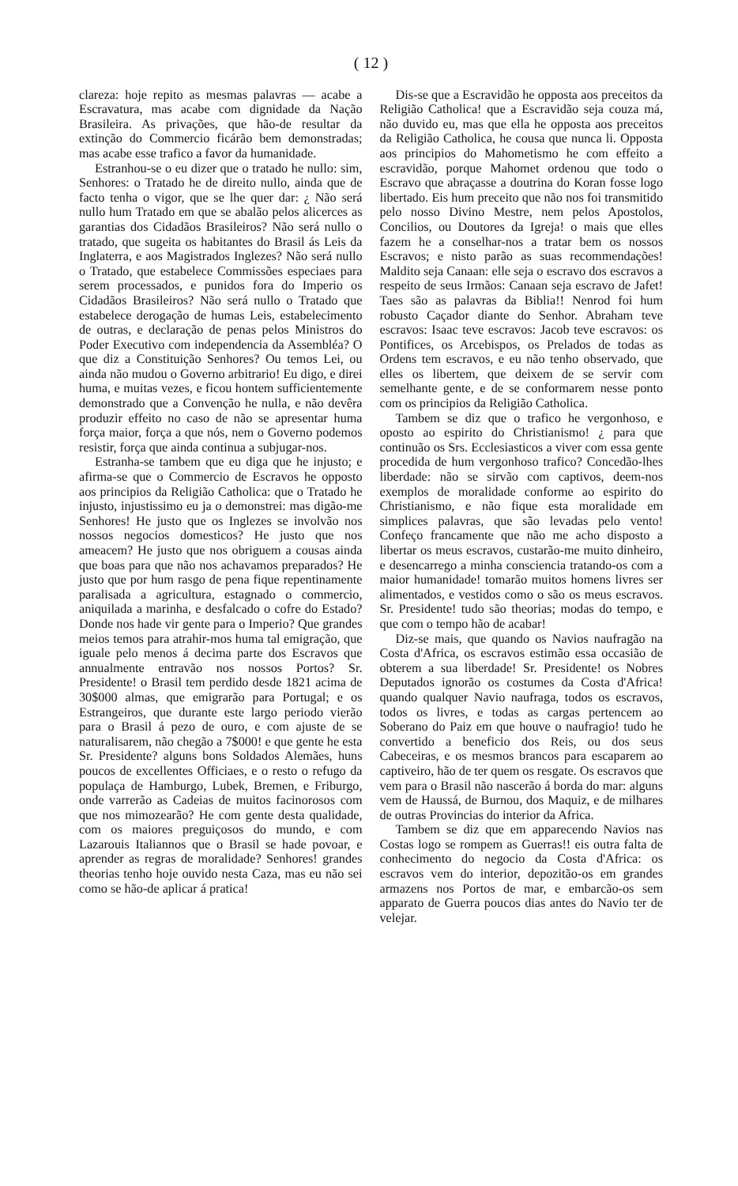( 12 )
clareza: hoje repito as mesmas palavras — acabe a Escravatura, mas acabe com dignidade da Nação Brasileira. As privações, que hão-de resultar da extinção do Commercio ficárão bem demonstradas; mas acabe esse trafico a favor da humanidade.
Estranhou-se o eu dizer que o tratado he nullo: sim, Senhores: o Tratado he de direito nullo, ainda que de facto tenha o vigor, que se lhe quer dar: ¿ Não será nullo hum Tratado em que se abalão pelos alicerces as garantias dos Cidadãos Brasileiros? Não será nullo o tratado, que sugeita os habitantes do Brasil ás Leis da Inglaterra, e aos Magistrados Inglezes? Não será nullo o Tratado, que estabelece Commissões especiaes para serem processados, e punidos fora do Imperio os Cidadãos Brasileiros? Não será nullo o Tratado que estabelece derogação de humas Leis, estabelecimento de outras, e declaração de penas pelos Ministros do Poder Executivo com independencia da Assembléa? O que diz a Constituição Senhores? Ou temos Lei, ou ainda não mudou o Governo arbitrario! Eu digo, e direi huma, e muitas vezes, e ficou hontem sufficientemente demonstrado que a Convenção he nulla, e não devêra produzir effeito no caso de não se apresentar huma força maior, força a que nós, nem o Governo podemos resistir, força que ainda continua a subjugar-nos.
Estranha-se tambem que eu diga que he injusto; e afirma-se que o Commercio de Escravos he opposto aos principios da Religião Catholica: que o Tratado he injusto, injustissimo eu ja o demonstrei: mas digão-me Senhores! He justo que os Inglezes se involvão nos nossos negocios domesticos? He justo que nos ameacem? He justo que nos obriguem a cousas ainda que boas para que não nos achavamos preparados? He justo que por hum rasgo de pena fique repentinamente paralisada a agricultura, estagnado o commercio, aniquilada a marinha, e desfalcado o cofre do Estado? Donde nos hade vir gente para o Imperio? Que grandes meios temos para atrahir-mos huma tal emigração, que iguale pelo menos á decima parte dos Escravos que annualmente entravão nos nossos Portos? Sr. Presidente! o Brasil tem perdido desde 1821 acima de 30$000 almas, que emigrarão para Portugal; e os Estrangeiros, que durante este largo periodo vierão para o Brasil á pezo de ouro, e com ajuste de se naturalisarem, não chegão a 7$000! e que gente he esta Sr. Presidente? alguns bons Soldados Alemães, huns poucos de excellentes Officiaes, e o resto o refugo da populaça de Hamburgo, Lubek, Bremen, e Friburgo, onde varrerão as Cadeias de muitos facinorosos com que nos mimozearão? He com gente desta qualidade, com os maiores preguiçosos do mundo, e com Lazarouis Italiannos que o Brasil se hade povoar, e aprender as regras de moralidade? Senhores! grandes theorias tenho hoje ouvido nesta Caza, mas eu não sei como se hão-de aplicar á pratica!
Dis-se que a Escravidão he opposta aos preceitos da Religião Catholica! que a Escravidão seja couza má, não duvido eu, mas que ella he opposta aos preceitos da Religião Catholica, he cousa que nunca li. Opposta aos principios do Mahometismo he com effeito a escravidão, porque Mahomet ordenou que todo o Escravo que abraçasse a doutrina do Koran fosse logo libertado. Eis hum preceito que não nos foi transmitido pelo nosso Divino Mestre, nem pelos Apostolos, Concilios, ou Doutores da Igreja! o mais que elles fazem he a conselhar-nos a tratar bem os nossos Escravos; e nisto parão as suas recommendações! Maldito seja Canaan: elle seja o escravo dos escravos a respeito de seus Irmãos: Canaan seja escravo de Jafet! Taes são as palavras da Biblia!! Nenrod foi hum robusto Caçador diante do Senhor. Abraham teve escravos: Isaac teve escravos: Jacob teve escravos: os Pontifices, os Arcebispos, os Prelados de todas as Ordens tem escravos, e eu não tenho observado, que elles os libertem, que deixem de se servir com semelhante gente, e de se conformarem nesse ponto com os principios da Religião Catholica.
Tambem se diz que o trafico he vergonhoso, e oposto ao espirito do Christianismo! ¿ para que continuão os Srs. Ecclesiasticos a viver com essa gente procedida de hum vergonhoso trafico? Concedão-lhes liberdade: não se sirvão com captivos, deem-nos exemplos de moralidade conforme ao espirito do Christianismo, e não fique esta moralidade em simplices palavras, que são levadas pelo vento! Confeço francamente que não me acho disposto a libertar os meus escravos, custarão-me muito dinheiro, e desencarrego a minha consciencia tratando-os com a maior humanidade! tomarão muitos homens livres ser alimentados, e vestidos como o são os meus escravos. Sr. Presidente! tudo são theorias; modas do tempo, e que com o tempo hão de acabar!
Diz-se mais, que quando os Navios naufragão na Costa d'Africa, os escravos estimão essa occasião de obterem a sua liberdade! Sr. Presidente! os Nobres Deputados ignorão os costumes da Costa d'Africa! quando qualquer Navio naufraga, todos os escravos, todos os livres, e todas as cargas pertencem ao Soberano do Paiz em que houve o naufragio! tudo he convertido a beneficio dos Reis, ou dos seus Cabeceiras, e os mesmos brancos para escaparem ao captiveiro, hão de ter quem os resgate. Os escravos que vem para o Brasil não nascerão á borda do mar: alguns vem de Haussá, de Burnou, dos Maquiz, e de milhares de outras Provincias do interior da Africa.
Tambem se diz que em apparecendo Navios nas Costas logo se rompem as Guerras!! eis outra falta de conhecimento do negocio da Costa d'Africa: os escravos vem do interior, depozitão-os em grandes armazens nos Portos de mar, e embarcão-os sem apparato de Guerra poucos dias antes do Navio ter de velejar.